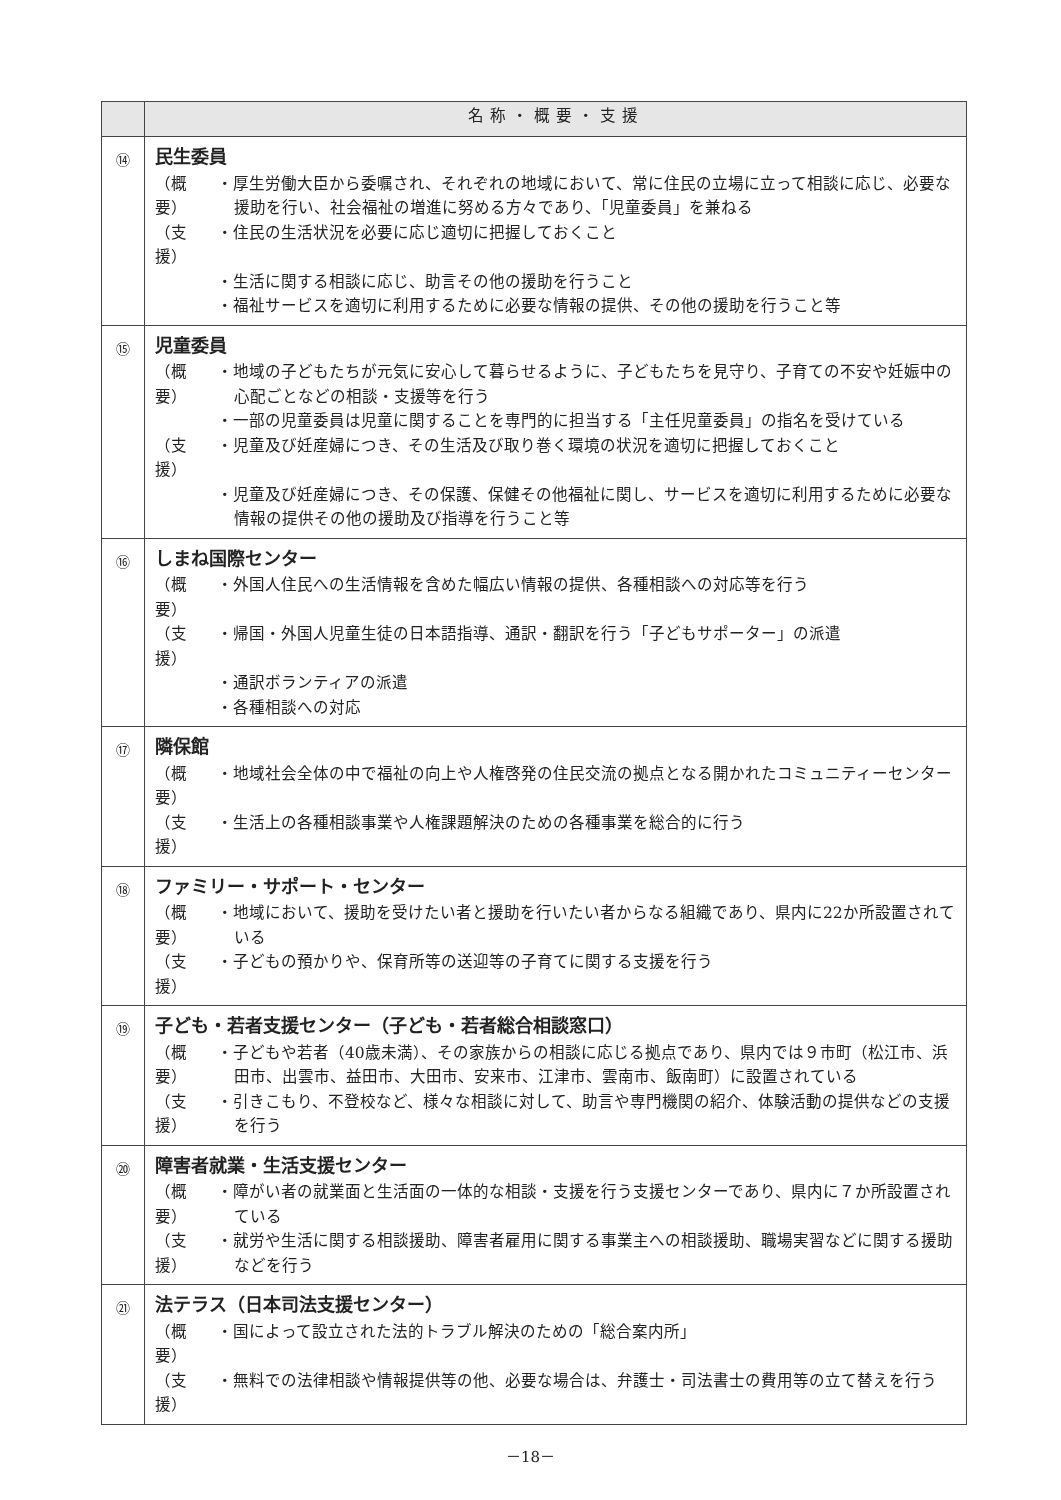| | 名称・概要・支援 |
| --- | --- |
| ⑭ | 民生委員 （概要） ・厚生労働大臣から委嘱され、それぞれの地域において、常に住民の立場に立って相談に応じ、必要な援助を行い、社会福祉の増進に努める方々であり、「児童委員」を兼ねる （支援） ・住民の生活状況を必要に応じ適切に把握しておくこと ・生活に関する相談に応じ、助言その他の援助を行うこと ・福祉サービスを適切に利用するために必要な情報の提供、その他の援助を行うこと等 |
| ⑮ | 児童委員 （概要） ・地域の子どもたちが元気に安心して暮らせるように、子どもたちを見守り、子育ての不安や妊娠中の心配ごとなどの相談・支援等を行う ・一部の児童委員は児童に関することを専門的に担当する「主任児童委員」の指名を受けている （支援） ・児童及び妊産婦につき、その生活及び取り巻く環境の状況を適切に把握しておくこと ・児童及び妊産婦につき、その保護、保健その他福祉に関し、サービスを適切に利用するために必要な情報の提供その他の援助及び指導を行うこと等 |
| ⑯ | しまね国際センター （概要） ・外国人住民への生活情報を含めた幅広い情報の提供、各種相談への対応等を行う （支援） ・帰国・外国人児童生徒の日本語指導、通訳・翻訳を行う「子どもサポーター」の派遣 ・通訳ボランティアの派遣 ・各種相談への対応 |
| ⑰ | 隣保館 （概要） ・地域社会全体の中で福祉の向上や人権啓発の住民交流の拠点となる開かれたコミュニティーセンター （支援） ・生活上の各種相談事業や人権課題解決のための各種事業を総合的に行う |
| ⑱ | ファミリー・サポート・センター （概要） ・地域において、援助を受けたい者と援助を行いたい者からなる組織であり、県内に22か所設置されている （支援） ・子どもの預かりや、保育所等の送迎等の子育てに関する支援を行う |
| ⑲ | 子ども・若者支援センター（子ども・若者総合相談窓口） （概要） ・子どもや若者（40歳未満）、その家族からの相談に応じる拠点であり、県内では９市町（松江市、浜田市、出雲市、益田市、大田市、安来市、江津市、雲南市、飯南町）に設置されている （支援） ・引きこもり、不登校など、様々な相談に対して、助言や専門機関の紹介、体験活動の提供などの支援を行う |
| ⑳ | 障害者就業・生活支援センター （概要） ・障がい者の就業面と生活面の一体的な相談・支援を行う支援センターであり、県内に７か所設置されている （支援） ・就労や生活に関する相談援助、障害者雇用に関する事業主への相談援助、職場実習などに関する援助などを行う |
| ㉑ | 法テラス（日本司法支援センター） （概要） ・国によって設立された法的トラブル解決のための「総合案内所」 （支援） ・無料での法律相談や情報提供等の他、必要な場合は、弁護士・司法書士の費用等の立て替えを行う |
－18－